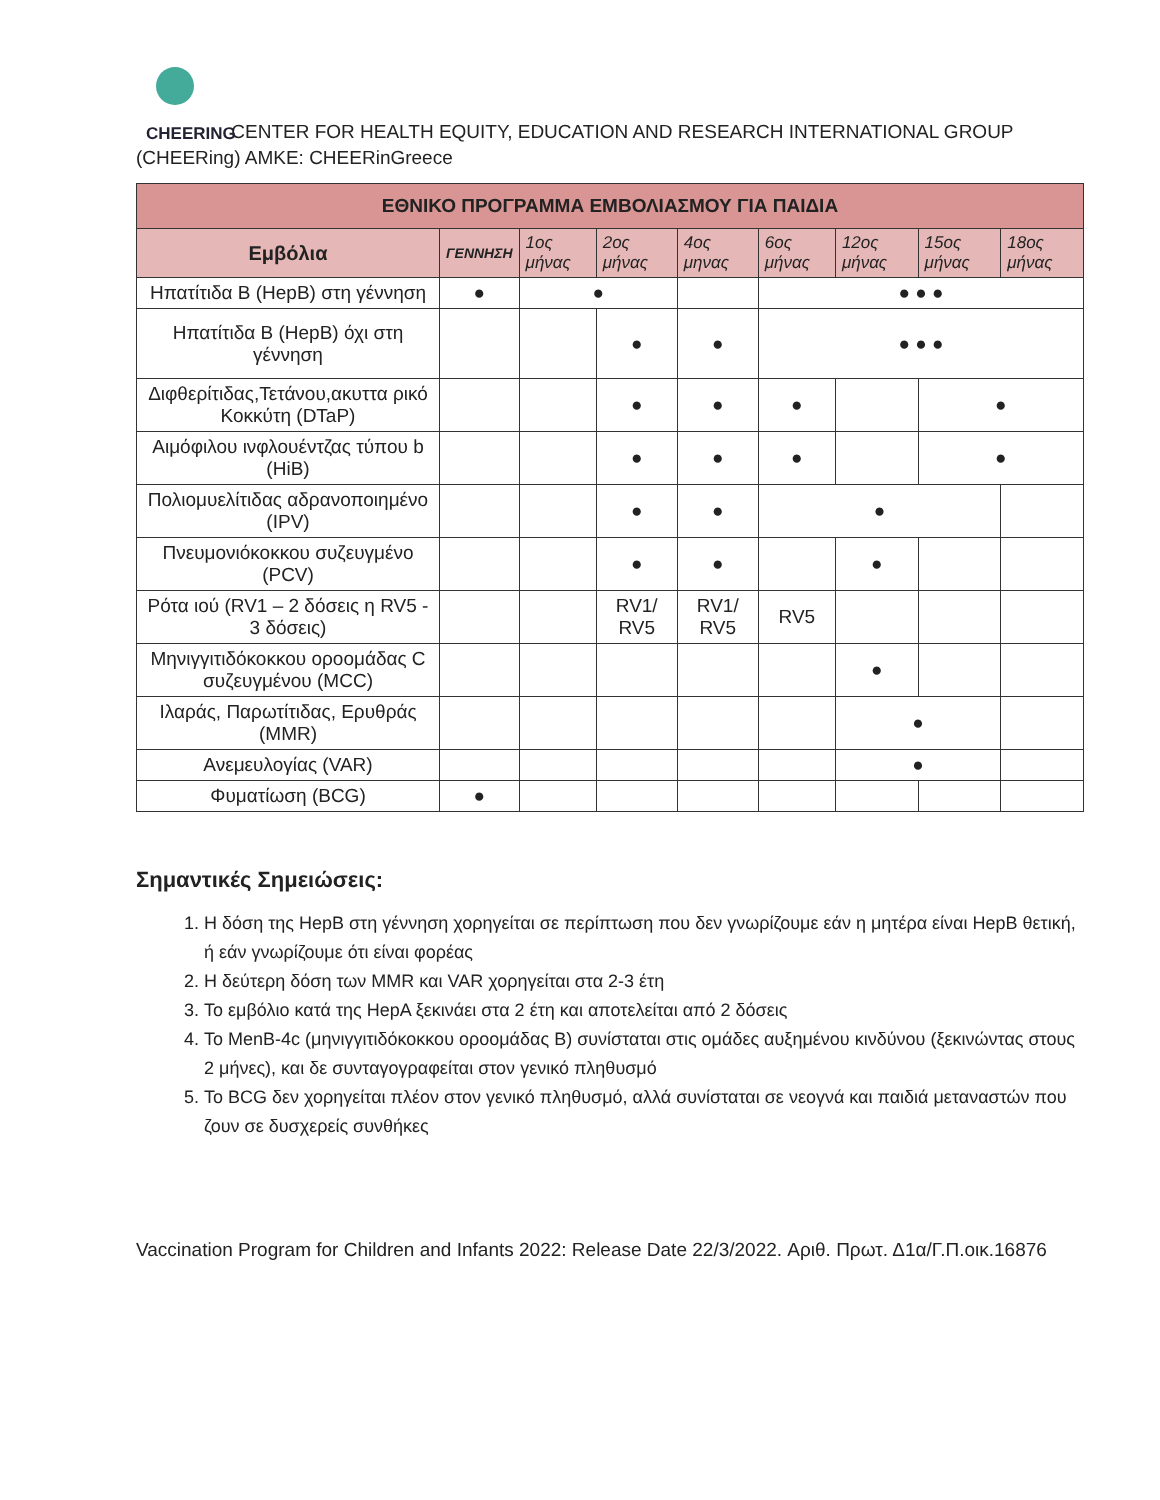CHEERING CENTER FOR HEALTH EQUITY, EDUCATION AND RESEARCH INTERNATIONAL GROUP
(CHEERing) AMKE: CHEERinGreece
| ΕΘΝΙΚΟ ΠΡΟΓΡΑΜΜΑ ΕΜΒΟΛΙΑΣΜΟΥ ΓΙΑ ΠΑΙΔΙΑ | | | | | | | | |
| --- | --- | --- | --- | --- | --- | --- | --- | --- |
| Εμβόλια | ΓΕΝΝΗΣΗ | 1ος μήνας | 2ος μήνας | 4ος μηνας | 6ος μήνας | 12ος μήνας | 15ος μήνας | 18ος μήνας |
| Ηπατίτιδα Β (HepB) στη γέννηση | ● | ● | | | ● ● ● | | | |
| Ηπατίτιδα Β (HepB) όχι στη γέννηση | | | ● | ● | ● ● ● | | | |
| Διφθερίτιδας,Τετάνου,ακυττα ρικό Κοκκύτη (DTaP) | | | ● | ● | ● | | ● | |
| Αιμόφιλου ινφλουέντζας τύπου b (HiB) | | | ● | ● | ● | | ● | |
| Πολιομυελίτιδας αδρανοποιημένο (IPV) | | | ● | ● | ● | | | |
| Πνευμονιόκοκκου συζευγμένο (PCV) | | | ● | ● | | ● | | |
| Ρότα ιού (RV1 – 2 δόσεις η RV5 - 3 δόσεις) | | | RV1/ RV5 | RV1/ RV5 | RV5 | | | |
| Μηνιγγιτιδόκοκκου οροομάδας C συζευγμένου (MCC) | | | | | | ● | | |
| Ιλαράς, Παρωτίτιδας, Ερυθράς (MMR) | | | | | | ● | | |
| Ανεμευλογίας (VAR) | | | | | | ● | | |
| Φυματίωση (BCG) | ● | | | | | | | |
Σημαντικές Σημειώσεις:
1. Η δόση της HepB στη γέννηση χορηγείται σε περίπτωση που δεν γνωρίζουμε εάν η μητέρα είναι HepB θετική, ή εάν γνωρίζουμε ότι είναι φορέας
2. Η δεύτερη δόση των MMR και VAR χορηγείται στα 2-3 έτη
3. Το εμβόλιο κατά της HepA ξεκινάει στα 2 έτη και αποτελείται από 2 δόσεις
4. To MenB-4c (μηνιγγιτιδόκοκκου οροομάδας B) συνίσταται στις ομάδες αυξημένου κινδύνου (ξεκινώντας στους 2 μήνες), και δε συνταγογραφείται στον γενικό πληθυσμό
5. Το BCG δεν χορηγείται πλέον στον γενικό πληθυσμό, αλλά συνίσταται σε νεογνά και παιδιά μεταναστών που ζουν σε δυσχερείς συνθήκες
Vaccination Program for Children and Infants 2022: Release Date 22/3/2022. Αριθ. Πρωτ. Δ1α/Γ.Π.οικ.16876